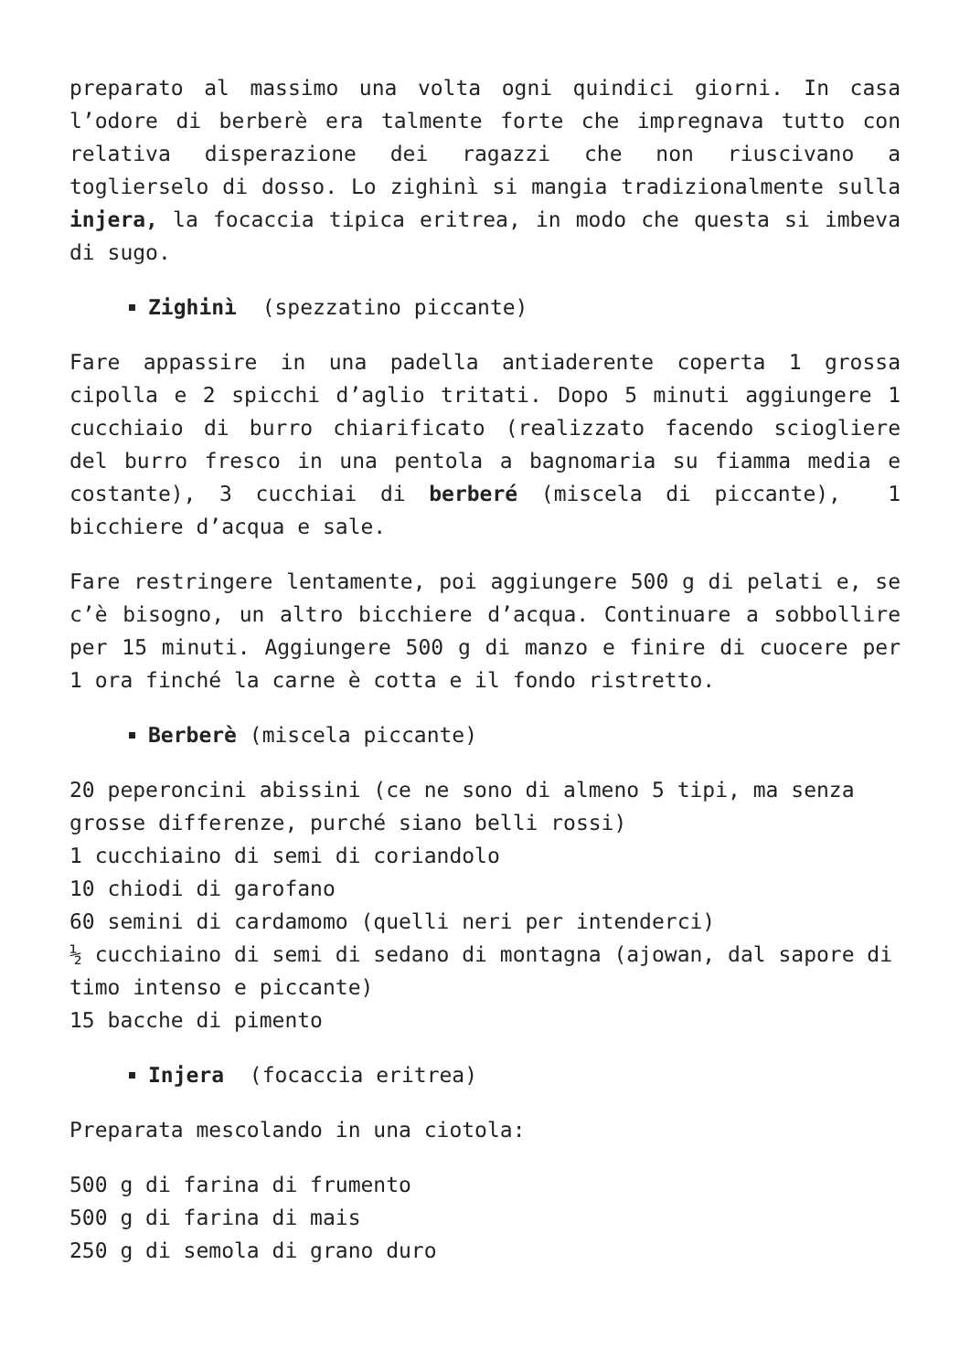preparato al massimo una volta ogni quindici giorni. In casa l’odore di berberè era talmente forte che impregnava tutto con relativa disperazione dei ragazzi che non riuscivano a toglierselo di dosso. Lo zighinì si mangia tradizionalmente sulla injera, la focaccia tipica eritrea, in modo che questa si imbeva di sugo.
Zighinì (spezzatino piccante)
Fare appassire in una padella antiaderente coperta 1 grossa cipolla e 2 spicchi d’aglio tritati. Dopo 5 minuti aggiungere 1 cucchiaio di burro chiarificato (realizzato facendo sciogliere del burro fresco in una pentola a bagnomaria su fiamma media e costante), 3 cucchiai di berberé (miscela di piccante), 1 bicchiere d’acqua e sale.
Fare restringere lentamente, poi aggiungere 500 g di pelati e, se c’è bisogno, un altro bicchiere d’acqua. Continuare a sobbollire per 15 minuti. Aggiungere 500 g di manzo e finire di cuocere per 1 ora finché la carne è cotta e il fondo ristretto.
Berberè (miscela piccante)
20 peperoncini abissini (ce ne sono di almeno 5 tipi, ma senza grosse differenze, purché siano belli rossi)
1 cucchiaino di semi di coriandolo
10 chiodi di garofano
60 semini di cardamomo (quelli neri per intenderci)
½ cucchiaino di semi di sedano di montagna (ajowan, dal sapore di timo intenso e piccante)
15 bacche di pimento
Injera (focaccia eritrea)
Preparata mescolando in una ciotola:
500 g di farina di frumento
500 g di farina di mais
250 g di semola di grano duro